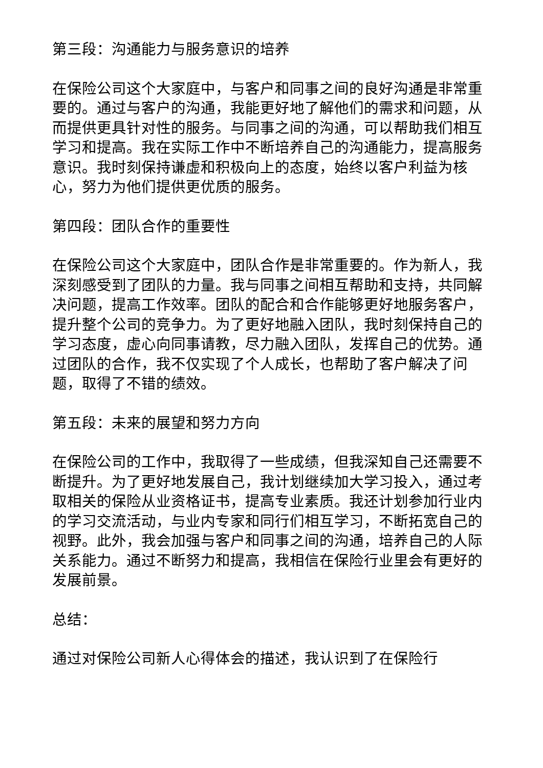第三段：沟通能力与服务意识的培养
在保险公司这个大家庭中，与客户和同事之间的良好沟通是非常重要的。通过与客户的沟通，我能更好地了解他们的需求和问题，从而提供更具针对性的服务。与同事之间的沟通，可以帮助我们相互学习和提高。我在实际工作中不断培养自己的沟通能力，提高服务意识。我时刻保持谦虚和积极向上的态度，始终以客户利益为核心，努力为他们提供更优质的服务。
第四段：团队合作的重要性
在保险公司这个大家庭中，团队合作是非常重要的。作为新人，我深刻感受到了团队的力量。我与同事之间相互帮助和支持，共同解决问题，提高工作效率。团队的配合和合作能够更好地服务客户，提升整个公司的竞争力。为了更好地融入团队，我时刻保持自己的学习态度，虚心向同事请教，尽力融入团队，发挥自己的优势。通过团队的合作，我不仅实现了个人成长，也帮助了客户解决了问题，取得了不错的绩效。
第五段：未来的展望和努力方向
在保险公司的工作中，我取得了一些成绩，但我深知自己还需要不断提升。为了更好地发展自己，我计划继续加大学习投入，通过考取相关的保险从业资格证书，提高专业素质。我还计划参加行业内的学习交流活动，与业内专家和同行们相互学习，不断拓宽自己的视野。此外，我会加强与客户和同事之间的沟通，培养自己的人际关系能力。通过不断努力和提高，我相信在保险行业里会有更好的发展前景。
总结：
通过对保险公司新人心得体会的描述，我认识到了在保险行